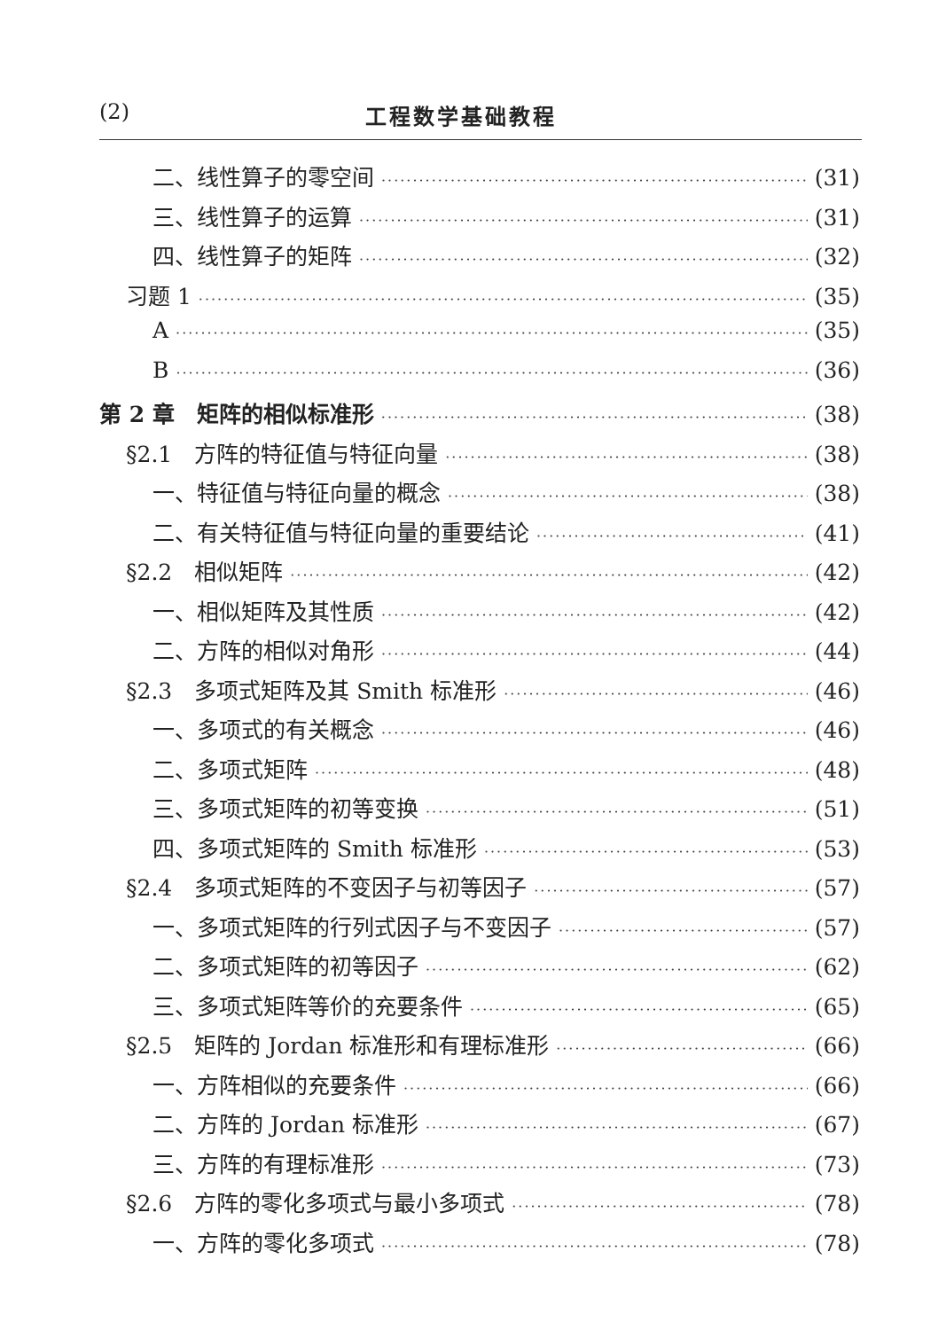(2) 工程数学基础教程
二、线性算子的零空间 (31)
三、线性算子的运算 (31)
四、线性算子的矩阵 (32)
习题 1 (35)
A (35)
B (36)
第 2 章　矩阵的相似标准形 (38)
§2.1　方阵的特征值与特征向量 (38)
一、特征值与特征向量的概念 (38)
二、有关特征值与特征向量的重要结论 (41)
§2.2　相似矩阵 (42)
一、相似矩阵及其性质 (42)
二、方阵的相似对角形 (44)
§2.3　多项式矩阵及其 Smith 标准形 (46)
一、多项式的有关概念 (46)
二、多项式矩阵 (48)
三、多项式矩阵的初等变换 (51)
四、多项式矩阵的 Smith 标准形 (53)
§2.4　多项式矩阵的不变因子与初等因子 (57)
一、多项式矩阵的行列式因子与不变因子 (57)
二、多项式矩阵的初等因子 (62)
三、多项式矩阵等价的充要条件 (65)
§2.5　矩阵的 Jordan 标准形和有理标准形 (66)
一、方阵相似的充要条件 (66)
二、方阵的 Jordan 标准形 (67)
三、方阵的有理标准形 (73)
§2.6　方阵的零化多项式与最小多项式 (78)
一、方阵的零化多项式 (78)